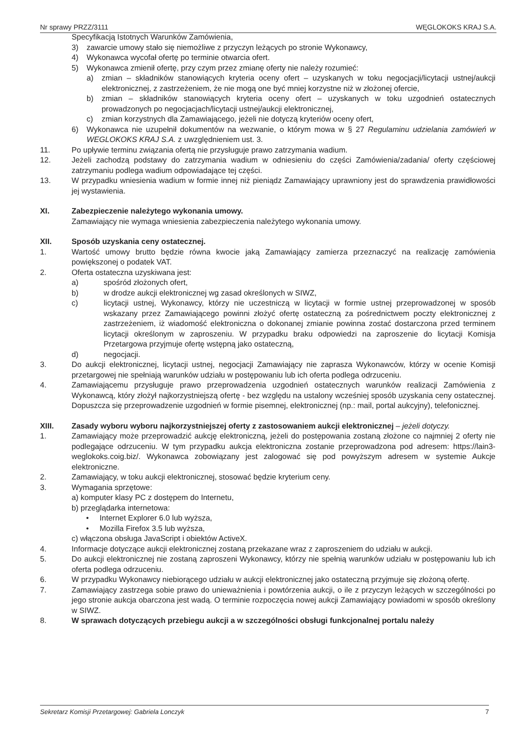Nr sprawy PRZZ/3111 WĘGLOKOKS KRAJ S.A.
Specyfikacją Istotnych Warunków Zamówienia,
3) zawarcie umowy stało się niemożliwe z przyczyn leżących po stronie Wykonawcy,
4) Wykonawca wycofał ofertę po terminie otwarcia ofert.
5) Wykonawca zmienił ofertę, przy czym przez zmianę oferty nie należy rozumieć:
a) zmian – składników stanowiących kryteria oceny ofert – uzyskanych w toku negocjacji/licytacji ustnej/aukcji elektronicznej, z zastrzeżeniem, że nie mogą one być mniej korzystne niż w złożonej ofercie,
b) zmian – składników stanowiących kryteria oceny ofert – uzyskanych w toku uzgodnień ostatecznych prowadzonych po negocjacjach/licytacji ustnej/aukcji elektronicznej,
c) zmian korzystnych dla Zamawiającego, jeżeli nie dotyczą kryteriów oceny ofert,
6) Wykonawca nie uzupełnił dokumentów na wezwanie, o którym mowa w § 27 Regulaminu udzielania zamówień w WEGLOKOKS KRAJ S.A. z uwzględnieniem ust. 3.
11. Po upływie terminu związania ofertą nie przysługuje prawo zatrzymania wadium.
12. Jeżeli zachodzą podstawy do zatrzymania wadium w odniesieniu do części Zamówienia/zadania/ oferty częściowej zatrzymaniu podlega wadium odpowiadające tej części.
13. W przypadku wniesienia wadium w formie innej niż pieniądz Zamawiający uprawniony jest do sprawdzenia prawidłowości jej wystawienia.
XI. Zabezpieczenie należytego wykonania umowy.
Zamawiający nie wymaga wniesienia zabezpieczenia należytego wykonania umowy.
XII. Sposób uzyskania ceny ostatecznej.
1. Wartość umowy brutto będzie równa kwocie jaką Zamawiający zamierza przeznaczyć na realizację zamówienia powiększonej o podatek VAT.
2. Oferta ostateczna uzyskiwana jest:
a) spośród złożonych ofert,
b) w drodze aukcji elektronicznej wg zasad określonych w SIWZ,
c) licytacji ustnej, Wykonawcy, którzy nie uczestniczą w licytacji w formie ustnej przeprowadzonej w sposób wskazany przez Zamawiającego powinni złożyć ofertę ostateczną za pośrednictwem poczty elektronicznej z zastrzeżeniem, iż wiadomość elektroniczna o dokonanej zmianie powinna zostać dostarczona przed terminem licytacji określonym w zaproszeniu. W przypadku braku odpowiedzi na zaproszenie do licytacji Komisja Przetargowa przyjmuje ofertę wstępną jako ostateczną,
d) negocjacji.
3. Do aukcji elektronicznej, licytacji ustnej, negocjacji Zamawiający nie zaprasza Wykonawców, którzy w ocenie Komisji przetargowej nie spełniają warunków udziału w postępowaniu lub ich oferta podlega odrzuceniu.
4. Zamawiającemu przysługuje prawo przeprowadzenia uzgodnień ostatecznych warunków realizacji Zamówienia z Wykonawcą, który złożył najkorzystniejszą ofertę - bez względu na ustalony wcześniej sposób uzyskania ceny ostatecznej. Dopuszcza się przeprowadzenie uzgodnień w formie pisemnej, elektronicznej (np.: mail, portal aukcyjny), telefonicznej.
XIII. Zasady wyboru wyboru najkorzystniejszej oferty z zastosowaniem aukcji elektronicznej – jeżeli dotyczy.
1. Zamawiający może przeprowadzić aukcję elektroniczną, jeżeli do postępowania zostaną złożone co najmniej 2 oferty nie podlegające odrzuceniu. W tym przypadku aukcja elektroniczna zostanie przeprowadzona pod adresem: https://lain3-weglokoks.coig.biz/. Wykonawca zobowiązany jest zalogować się pod powyższym adresem w systemie Aukcje elektroniczne.
2. Zamawiający, w toku aukcji elektronicznej, stosować będzie kryterium ceny.
3. Wymagania sprzętowe:
a) komputer klasy PC z dostępem do Internetu,
b) przeglądarka internetowa:
• Internet Explorer 6.0 lub wyższa,
• Mozilla Firefox 3.5 lub wyższa,
c) włączona obsługa JavaScript i obiektów ActiveX.
4. Informacje dotyczące aukcji elektronicznej zostaną przekazane wraz z zaproszeniem do udziału w aukcji.
5. Do aukcji elektronicznej nie zostaną zaproszeni Wykonawcy, którzy nie spełnią warunków udziału w postępowaniu lub ich oferta podlega odrzuceniu.
6. W przypadku Wykonawcy niebiorącego udziału w aukcji elektronicznej jako ostateczną przyjmuje się złożoną ofertę.
7. Zamawiający zastrzega sobie prawo do unieważnienia i powtórzenia aukcji, o ile z przyczyn leżących w szczególności po jego stronie aukcja obarczona jest wadą. O terminie rozpoczęcia nowej aukcji Zamawiający powiadomi w sposób określony w SIWZ.
8. W sprawach dotyczących przebiegu aukcji a w szczególności obsługi funkcjonalnej portalu należy
Sekretarz Komisji Przetargowej: Gabriela Lonczyk 7